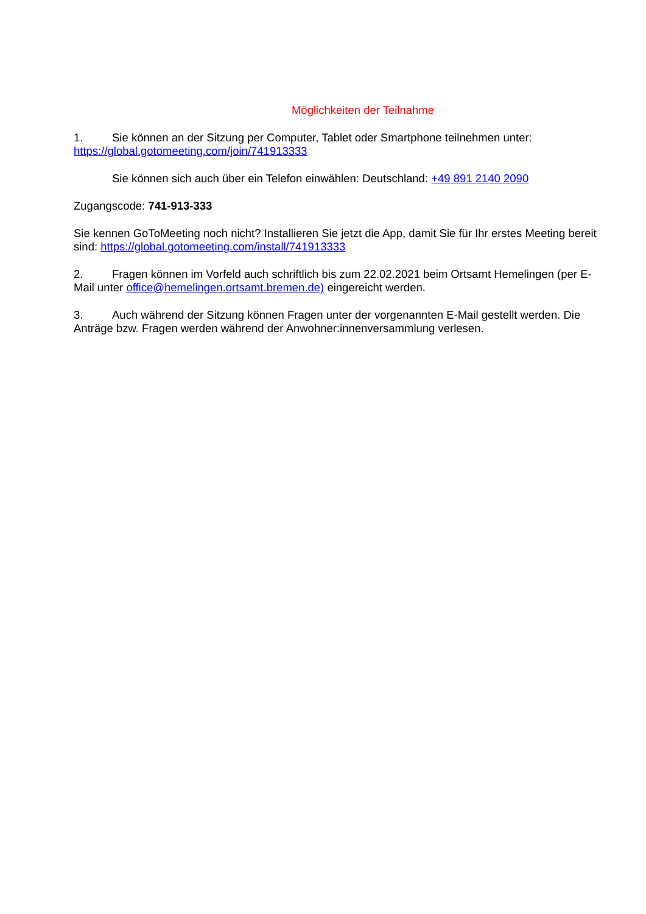Möglichkeiten der Teilnahme
1. Sie können an der Sitzung per Computer, Tablet oder Smartphone teilnehmen unter: https://global.gotomeeting.com/join/741913333
Sie können sich auch über ein Telefon einwählen: Deutschland: +49 891 2140 2090
Zugangscode: 741-913-333
Sie kennen GoToMeeting noch nicht? Installieren Sie jetzt die App, damit Sie für Ihr erstes Meeting bereit sind: https://global.gotomeeting.com/install/741913333
2. Fragen können im Vorfeld auch schriftlich bis zum 22.02.2021 beim Ortsamt Hemelingen (per E-Mail unter office@hemelingen.ortsamt.bremen.de) eingereicht werden.
3. Auch während der Sitzung können Fragen unter der vorgenannten E-Mail gestellt werden. Die Anträge bzw. Fragen werden während der Anwohner:innenversammlung verlesen.